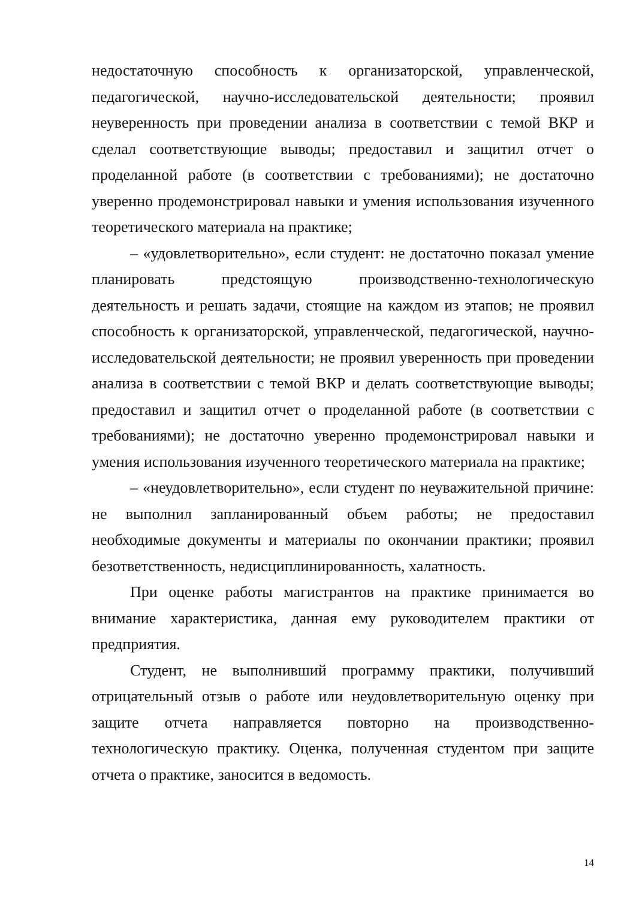недостаточную способность к организаторской, управленческой, педагогической, научно-исследовательской деятельности; проявил неуверенность при проведении анализа в соответствии с темой ВКР и сделал соответствующие выводы; предоставил и защитил отчет о проделанной работе (в соответствии с требованиями); не достаточно уверенно продемонстрировал навыки и умения использования изученного теоретического материала на практике;
– «удовлетворительно», если студент: не достаточно показал умение планировать предстоящую производственно-технологическую деятельность и решать задачи, стоящие на каждом из этапов; не проявил способность к организаторской, управленческой, педагогической, научно-исследовательской деятельности; не проявил уверенность при проведении анализа в соответствии с темой ВКР и делать соответствующие выводы; предоставил и защитил отчет о проделанной работе (в соответствии с требованиями); не достаточно уверенно продемонстрировал навыки и умения использования изученного теоретического материала на практике;
– «неудовлетворительно», если студент по неуважительной причине: не выполнил запланированный объем работы; не предоставил необходимые документы и материалы по окончании практики; проявил безответственность, недисциплинированность, халатность.
При оценке работы магистрантов на практике принимается во внимание характеристика, данная ему руководителем практики от предприятия.
Студент, не выполнивший программу практики, получивший отрицательный отзыв о работе или неудовлетворительную оценку при защите отчета направляется повторно на производственно- технологическую практику. Оценка, полученная студентом при защите отчета о практике, заносится в ведомость.
14